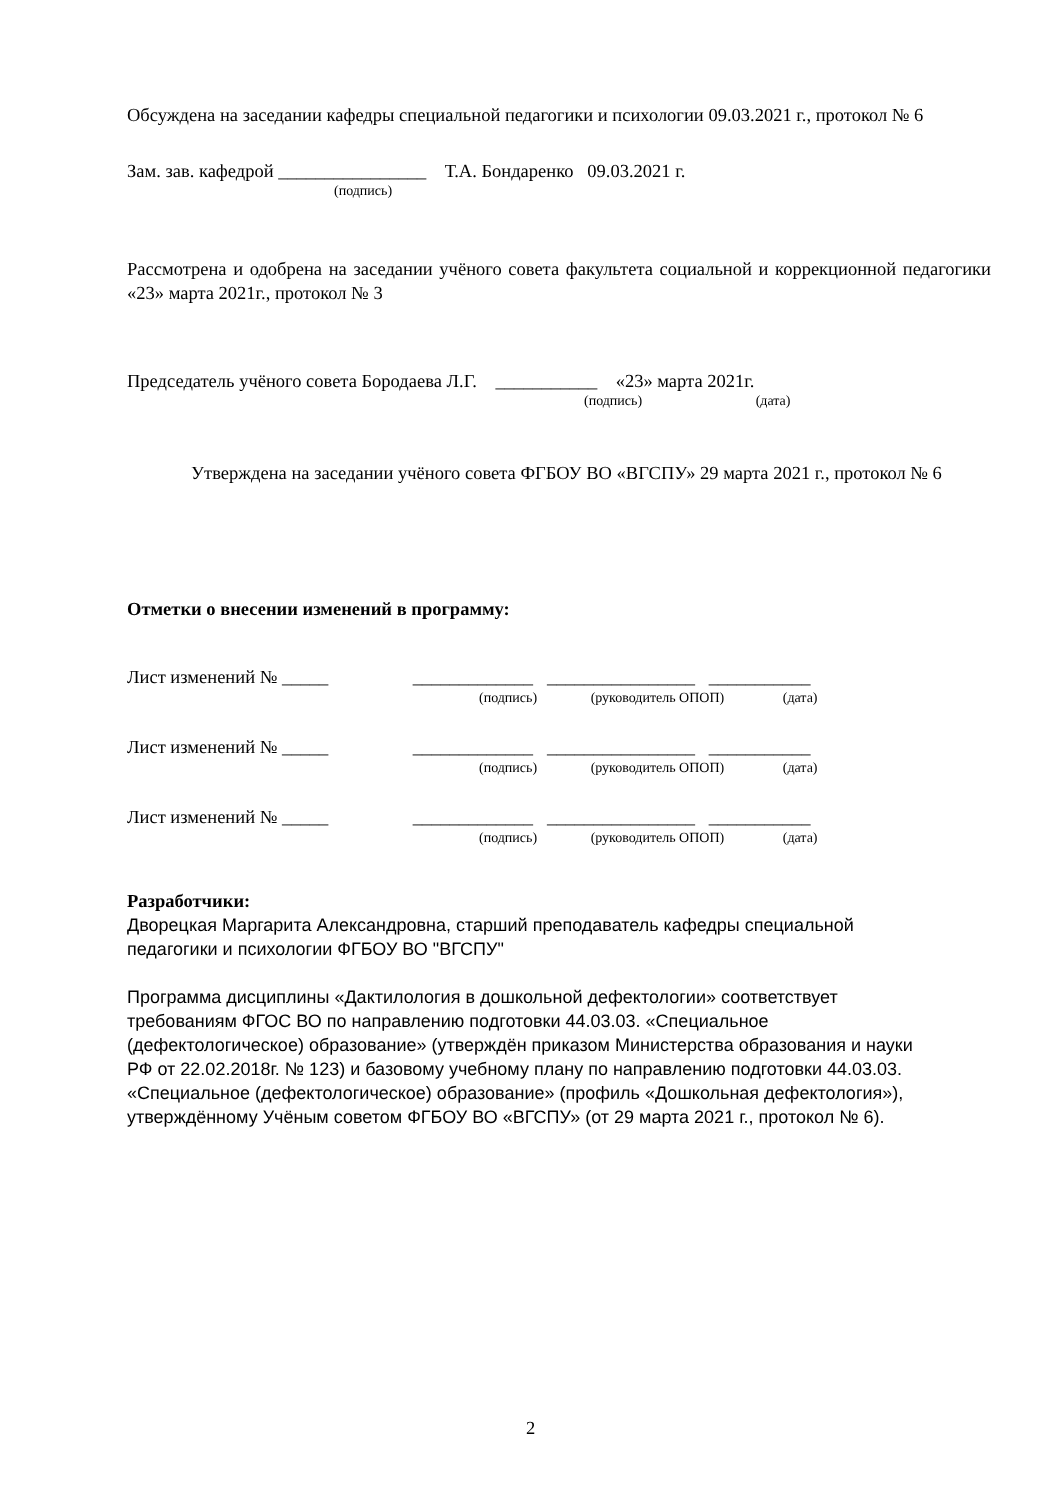Обсуждена на заседании кафедры специальной педагогики и психологии 09.03.2021 г., протокол № 6
Зам. зав. кафедрой ________________ Т.А. Бондаренко 09.03.2021 г.
(подпись)
Рассмотрена и одобрена на заседании учёного совета факультета социальной и коррекционной педагогики «23» марта 2021г., протокол № 3
Председатель учёного совета Бородаева Л.Г. ___________ «23» марта 2021г.
(подпись) (дата)
Утверждена на заседании учёного совета ФГБОУ ВО «ВГСПУ» 29 марта 2021 г., протокол № 6
Отметки о внесении изменений в программу:
Лист изменений № _____ _____________ ________________ ___________
(подпись) (руководитель ОПОП) (дата)
Лист изменений № _____ _____________ ________________ ___________
(подпись) (руководитель ОПОП) (дата)
Лист изменений № _____ _____________ ________________ ___________
(подпись) (руководитель ОПОП) (дата)
Разработчики:
Дворецкая Маргарита Александровна, старший преподаватель кафедры специальной
педагогики и психологии ФГБОУ ВО "ВГСПУ"
Программа дисциплины «Дактилология в дошкольной дефектологии» соответствует
требованиям ФГОС ВО по направлению подготовки 44.03.03. «Специальное
(дефектологическое) образование» (утверждён приказом Министерства образования и науки
РФ от 22.02.2018г. № 123) и базовому учебному плану по направлению подготовки 44.03.03.
«Специальное (дефектологическое) образование» (профиль «Дошкольная дефектология»),
утверждённому Учёным советом ФГБОУ ВО «ВГСПУ» (от 29 марта 2021 г., протокол № 6).
2